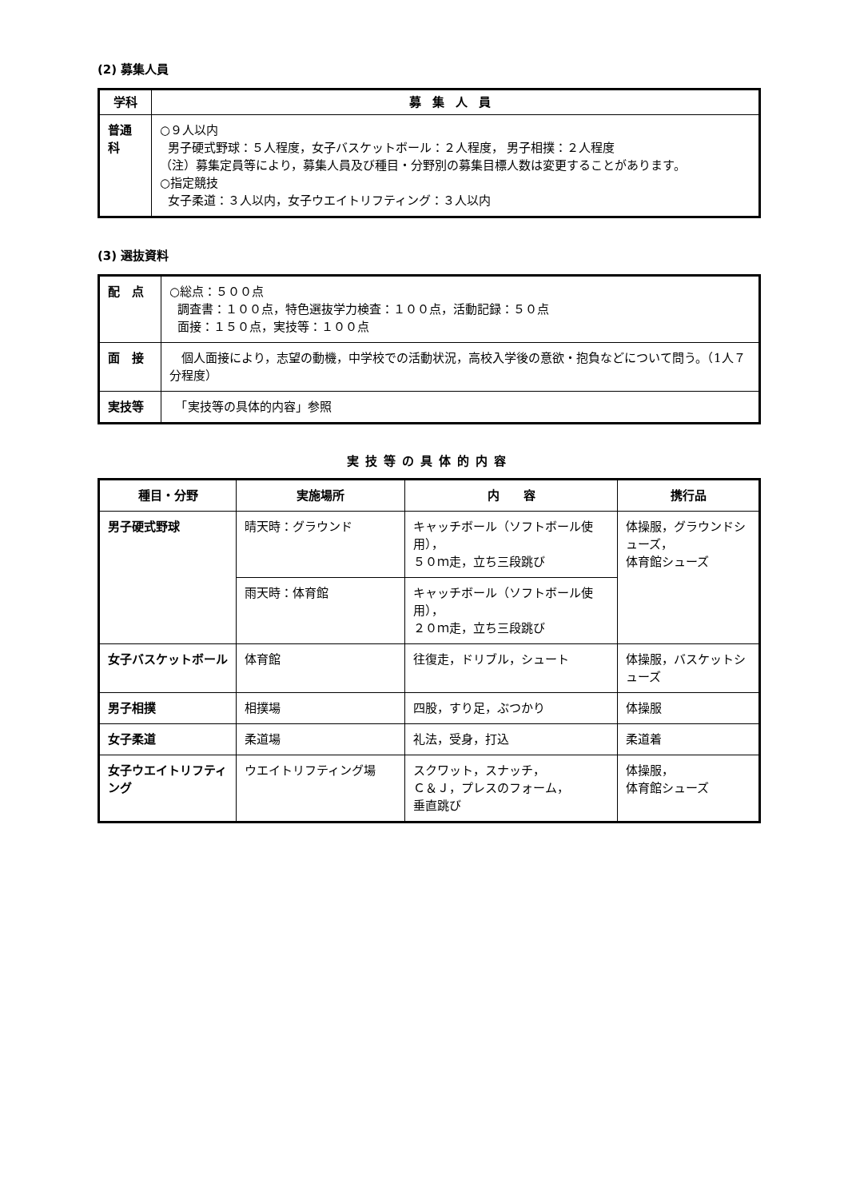(2) 募集人員
| 学科 | 募集人員 |
| --- | --- |
| 普通科 | ○９人以内 男子硬式野球：５人程度，女子バスケットボール：２人程度， 男子相撲：２人程度 （注）募集定員等により，募集人員及び種目・分野別の募集目標人数は変更することがあります。 ○指定競技 女子柔道：３人以内，女子ウエイトリフティング：３人以内 |
(3) 選抜資料
| 配 点 | ○総点：５００点 調査書：１００点，特色選抜学力検査：１００点，活動記録：５０点 面接：１５０点，実技等：１００点 |
| 面 接 | 個人面接により，志望の動機，中学校での活動状況，高校入学後の意欲・抱負などについて問う。（1人７分程度） |
| 実技等 | 「実技等の具体的内容」参照 |
実技等の具体的内容
| 種目・分野 | 実施場所 | 内 容 | 携行品 |
| --- | --- | --- | --- |
| 男子硬式野球 | 晴天時：グラウンド | キャッチボール（ソフトボール使用）， ５０ｍ走，立ち三段跳び | 体操服，グラウンドシューズ， 体育館シューズ |
| | 雨天時：体育館 | キャッチボール（ソフトボール使用）， ２０ｍ走，立ち三段跳び | |
| 女子バスケットボール | 体育館 | 往復走，ドリブル，シュート | 体操服，バスケットシューズ |
| 男子相撲 | 相撲場 | 四股，すり足，ぶつかり | 体操服 |
| 女子柔道 | 柔道場 | 礼法，受身，打込 | 柔道着 |
| 女子ウエイトリフティング | ウエイトリフティング場 | スクワット，スナッチ， Ｃ＆Ｊ，プレスのフォーム， 垂直跳び | 体操服， 体育館シューズ |